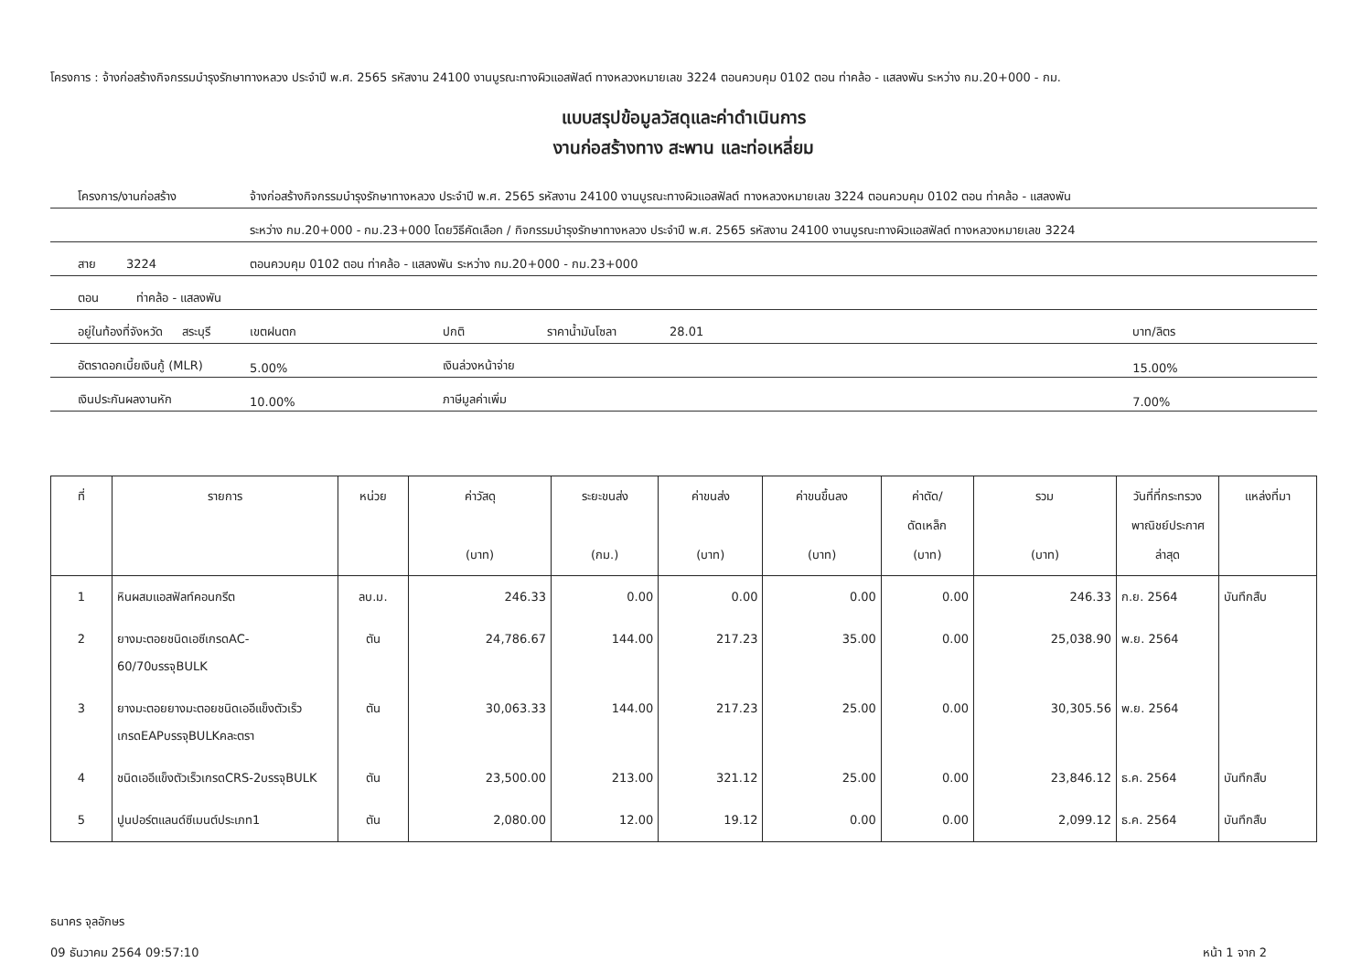โครงการ : จ้างก่อสร้างกิจกรรมบำรุงรักษาทางหลวง ประจำปี พ.ศ. 2565 รหัสงาน 24100 งานบูรณะทางผิวแอสฟัลต์ ทางหลวงหมายเลข 3224 ตอนควบคุม 0102 ตอน ท่าคล้อ - แสลงพัน ระหว่าง กม.20+000 - กม.
แบบสรุปข้อมูลวัสดุและค่าดำเนินการ
งานก่อสร้างทาง สะพาน และท่อเหลี่ยม
| โครงการ/งานก่อสร้าง | จ้างก่อสร้างกิจกรรมบำรุงรักษาทางหลวง ประจำปี พ.ศ. 2565 รหัสงาน 24100 งานบูรณะทางผิวแอสฟัลต์ ทางหลวงหมายเลข 3224 ตอนควบคุม 0102 ตอน ท่าคล้อ - แสลงพัน | | | | |
| | ระหว่าง กม.20+000 - กม.23+000 โดยวิธีคัดเลือก / กิจกรรมบำรุงรักษาทางหลวง ประจำปี พ.ศ. 2565 รหัสงาน 24100 งานบูรณะทางผิวแอสฟัลต์ ทางหลวงหมายเลข 3224 | | | | |
| สาย 3224 | ตอนควบคุม 0102 ตอน ท่าคล้อ - แสลงพัน ระหว่าง กม.20+000 - กม.23+000 | | | | |
| ตอน ท่าคล้อ - แสลงพัน | | | | | |
| อยู่ในท้องที่จังหวัด สระบุรี | | เขตฝนตก | ปกติ | ราคาน้ำมันโซลา 28.01 | บาท/ลิตร |
| อัตราดอกเบี้ยเงินกู้ (MLR) | | 5.00% | เงินล่วงหน้าจ่าย | | 15.00% |
| เงินประกันผลงานหัก | | 10.00% | ภาษีมูลค่าเพิ่ม | | 7.00% |
| ที่ | รายการ | หน่วย | ค่าวัสดุ (บาท) | ระยะขนส่ง (กม.) | ค่าขนส่ง (บาท) | ค่าขนขึ้นลง (บาท) | ค่าตัด/ ดัดเหล็ก (บาท) | รวม (บาท) | วันที่ที่กระทรวง พาณิชย์ประกาศ ล่าสุด | แหล่งที่มา |
| --- | --- | --- | --- | --- | --- | --- | --- | --- | --- | --- |
| 1 | หินผสมแอสฟัลท์คอนกรีต | ลบ.ม. | 246.33 | 0.00 | 0.00 | 0.00 | 0.00 | 246.33 | ก.ย. 2564 | บันทึกสืบ |
| 2 | ยางมะตอยชนิดเอซีเกรดAC-60/70บรรจุBULK | ตัน | 24,786.67 | 144.00 | 217.23 | 35.00 | 0.00 | 25,038.90 | พ.ย. 2564 | |
| 3 | ยางมะตอยยางมะตอยชนิดเออีแข็งตัวเร็วเกรดEAPบรรจุBULKคละตรา | ตัน | 30,063.33 | 144.00 | 217.23 | 25.00 | 0.00 | 30,305.56 | พ.ย. 2564 | |
| 4 | ชนิดเออีแข็งตัวเร็วเกรดCRS-2บรรจุBULK | ตัน | 23,500.00 | 213.00 | 321.12 | 25.00 | 0.00 | 23,846.12 | ธ.ค. 2564 | บันทึกสืบ |
| 5 | ปูนปอร์ตแลนด์ซีเมนต์ประเภท1 | ตัน | 2,080.00 | 12.00 | 19.12 | 0.00 | 0.00 | 2,099.12 | ธ.ค. 2564 | บันทึกสืบ |
ธนาคร จุลอักษร
09 ธันวาคม 2564 09:57:10
หน้า 1 จาก 2